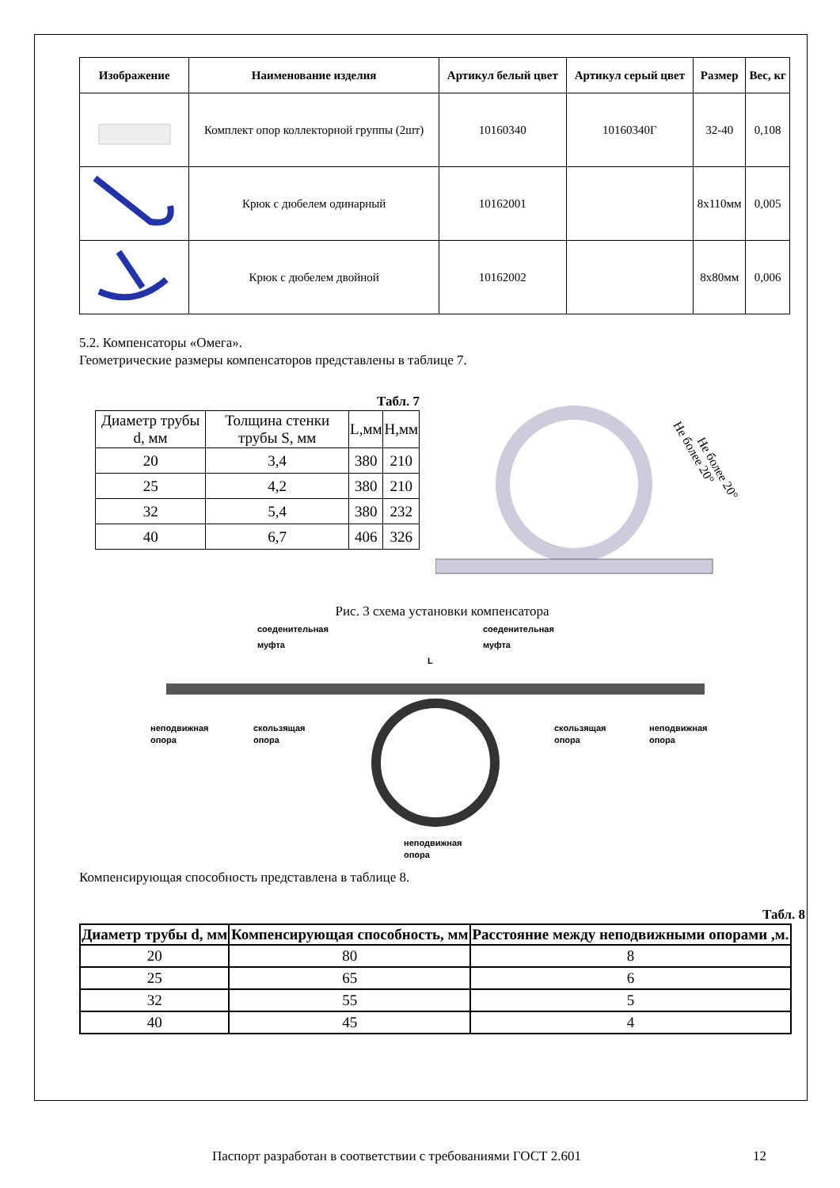| Изображение | Наименование изделия | Артикул белый цвет | Артикул серый цвет | Размер | Вес, кг |
| --- | --- | --- | --- | --- | --- |
| | Комплект опор коллекторной группы (2шт) | 10160340 | 10160340Г | 32-40 | 0,108 |
| | Крюк с дюбелем одинарный | 10162001 | | 8х110мм | 0,005 |
| | Крюк с дюбелем двойной | 10162002 | | 8х80мм | 0,006 |
5.2. Компенсаторы «Омега».
Геометрические размеры компенсаторов представлены в таблице 7.
Табл. 7
| Диаметр трубы d, мм | Толщина стенки трубы S, мм | L,мм | H,мм |
| 20 | 3,4 | 380 | 210 |
| 25 | 4,2 | 380 | 210 |
| 32 | 5,4 | 380 | 232 |
| 40 | 6,7 | 406 | 326 |
Не более 20°
Не более 20°
Рис. 3 схема установки компенсатора
соеденительная
муфта
соеденительная
муфта
L
неподвижная
опора
скользящая
опора
скользящая
опора
неподвижная
опора
неподвижная
опора
Компенсирующая способность представлена в таблице 8.
Табл. 8
| Диаметр трубы d, мм | Компенсирующая способность, мм | Расстояние между неподвижными опорами ,м. |
| --- | --- | --- |
| 20 | 80 | 8 |
| 25 | 65 | 6 |
| 32 | 55 | 5 |
| 40 | 45 | 4 |
Паспорт разработан в соответствии с требованиями ГОСТ 2.601 12